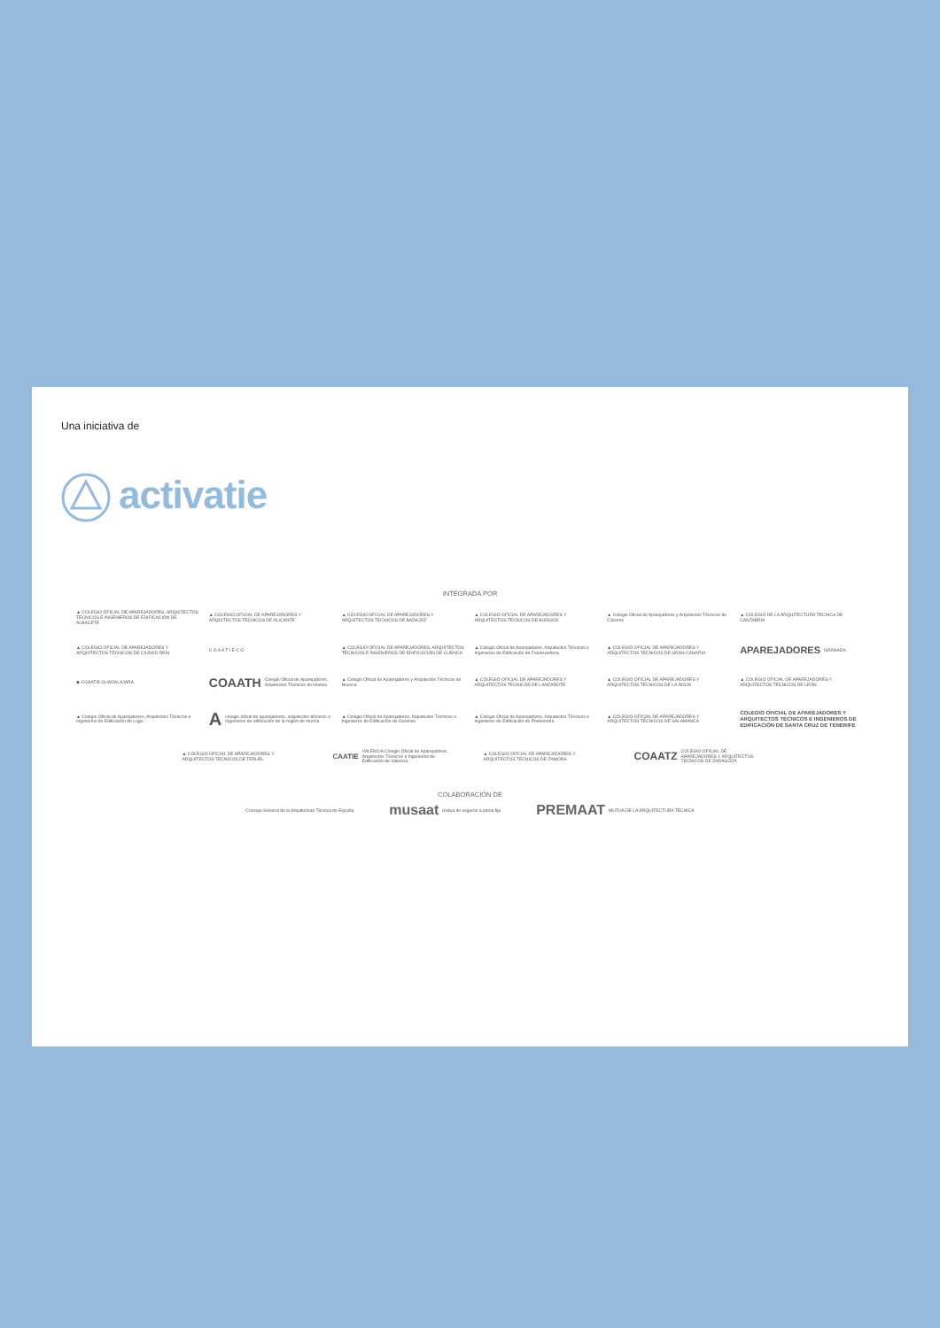Una iniciativa de
activatie
INTEGRADA POR
▲ COLEGIO OFICIAL DE APAREJADORES, ARQUITECTOS TÉCNICOS E INGENIEROS DE EDIFICACIÓN DE ALBACETE
▲ COLEGIO OFICIAL DE APAREJADORES Y ARQUITECTOS TÉCNICOS DE ALICANTE
▲ COLEGIO OFICIAL DE APAREJADORES Y ARQUITECTOS TÉCNICOS DE BADAJOZ
▲ COLEGIO OFICIAL DE APAREJADORES Y ARQUITECTOS TÉCNICOS DE BURGOS
▲ Colegio Oficial de Aparejadores y Arquitectos Técnicos de Cáceres
▲ COLEGIO DE LA ARQUITECTURA TÉCNICA DE CANTABRIA
▲ COLEGIO OFICIAL DE APAREJADORES Y ARQUITECTOS TÉCNICOS DE CIUDAD REAL
C O A A T I E C O
▲ COLEGIO OFICIAL DE APAREJADORES, ARQUITECTOS TÉCNICOS E INGENIEROS DE EDIFICACIÓN DE CUENCA
▲ Colegio Oficial de Aparejadores, Arquitectos Técnicos e Ingenieros de Edificación de Fuerteventura
▲ COLEGIO OFICIAL DE APAREJADORES Y ARQUITECTOS TÉCNICOS DE GRAN CANARIA
APAREJADORES GRANADA
◆ COAATIE GUADALAJARA
COAATH Colegio Oficial de Aparejadores, Arquitectos Técnicos de Huelva
▲ Colegio Oficial de Aparejadores y Arquitectos Técnicos de Huesca
▲ COLEGIO OFICIAL DE APAREJADORES Y ARQUITECTOS TÉCNICOS DE LANZAROTE
▲ COLEGIO OFICIAL DE APAREJADORES Y ARQUITECTOS TÉCNICOS DE LA RIOJA
▲ COLEGIO OFICIAL DE APAREJADORES Y ARQUITECTOS TÉCNICOS DE LEÓN
▲ Colegio Oficial de Aparejadores, Arquitectos Técnicos e Ingenieros de Edificación de Lugo.
A colegio oficial de aparejadores, arquitectos técnicos e ingenieros de edificación de la región de murcia
▲ Colegio Oficial de Aparejadores, Arquitectos Técnicos e Ingenieros de Edificación de Ourense.
▲ Colegio Oficial de Aparejadores, Arquitectos Técnicos e Ingenieros de Edificación de Pontevedra
▲ COLEGIO OFICIAL DE APAREJADORES Y ARQUITECTOS TÉCNICOS DE SALAMANCA
COLEGIO OFICIAL DE APAREJADORES Y ARQUITECTOS TÉCNICOS E INGENIEROS DE EDIFICACIÓN DE SANTA CRUZ DE TENERIFE
▲ COLEGIO OFICIAL DE APAREJADORES Y ARQUITECTOS TÉCNICOS DE TERUEL
CAATIE VALENCIA Colegio Oficial de Aparejadores, Arquitectos Técnicos e Ingenieros de Edificación de Valencia
▲ COLEGIO OFICIAL DE APAREJADORES Y ARQUITECTOS TÉCNICOS DE ZAMORA
COAATZ COLEGIO OFICIAL DE APAREJADORES Y ARQUITECTOS TÉCNICOS DE ZARAGOZA
COLABORACIÓN DE
Consejo General de la Arquitectura Técnica de España
musaat mutua de seguros a prima fija
PREMAAT MUTUA DE LA ARQUITECTURA TÉCNICA